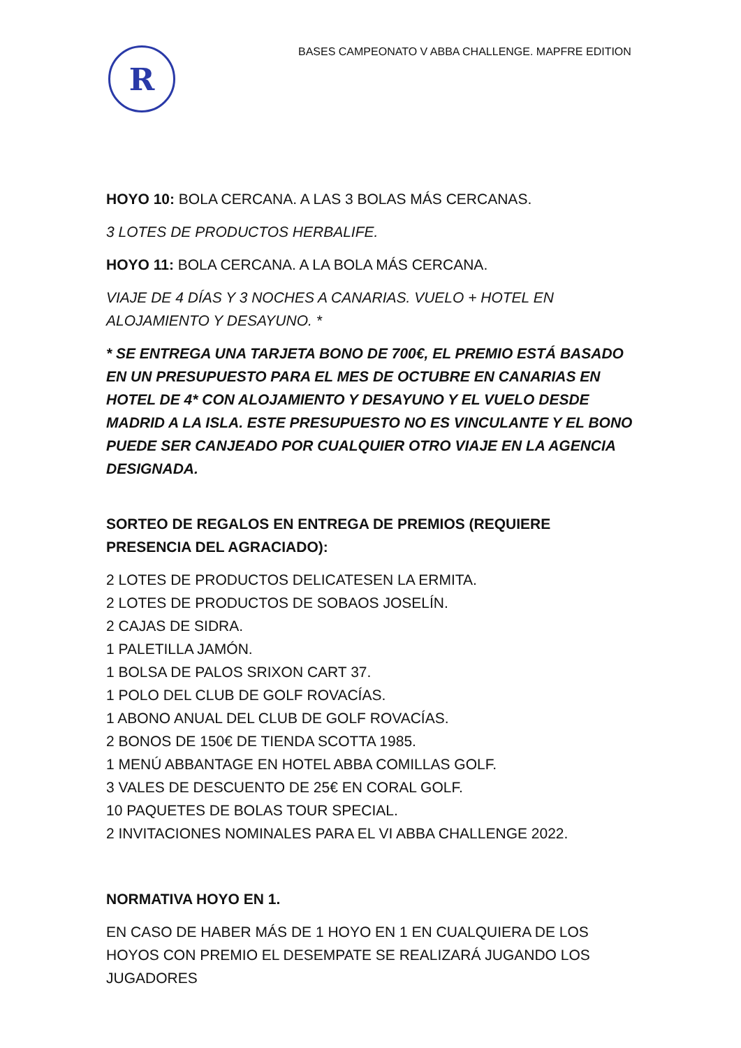R
BASES CAMPEONATO V ABBA CHALLENGE. MAPFRE EDITION
HOYO 10: BOLA CERCANA. A LAS 3 BOLAS MÁS CERCANAS.
3 LOTES DE PRODUCTOS HERBALIFE.
HOYO 11: BOLA CERCANA. A LA BOLA MÁS CERCANA.
VIAJE DE 4 DÍAS Y 3 NOCHES A CANARIAS. VUELO + HOTEL EN ALOJAMIENTO Y DESAYUNO. *
* SE ENTREGA UNA TARJETA BONO DE 700€, EL PREMIO ESTÁ BASADO EN UN PRESUPUESTO PARA EL MES DE OCTUBRE EN CANARIAS EN HOTEL DE 4* CON ALOJAMIENTO Y DESAYUNO Y EL VUELO DESDE MADRID A LA ISLA. ESTE PRESUPUESTO NO ES VINCULANTE Y EL BONO PUEDE SER CANJEADO POR CUALQUIER OTRO VIAJE EN LA AGENCIA DESIGNADA.
SORTEO DE REGALOS EN ENTREGA DE PREMIOS (REQUIERE PRESENCIA DEL AGRACIADO):
2 LOTES DE PRODUCTOS DELICATESEN LA ERMITA.
2 LOTES DE PRODUCTOS DE SOBAOS JOSELÍN.
2 CAJAS DE SIDRA.
1 PALETILLA JAMÓN.
1 BOLSA DE PALOS SRIXON CART 37.
1 POLO DEL CLUB DE GOLF ROVACÍAS.
1 ABONO ANUAL DEL CLUB DE GOLF ROVACÍAS.
2 BONOS DE 150€ DE TIENDA SCOTTA 1985.
1 MENÚ ABBANTAGE EN HOTEL ABBA COMILLAS GOLF.
3 VALES DE DESCUENTO DE 25€ EN CORAL GOLF.
10 PAQUETES DE BOLAS TOUR SPECIAL.
2 INVITACIONES NOMINALES PARA EL VI ABBA CHALLENGE 2022.
NORMATIVA HOYO EN 1.
EN CASO DE HABER MÁS DE 1 HOYO EN 1 EN CUALQUIERA DE LOS HOYOS CON PREMIO EL DESEMPATE SE REALIZARÁ JUGANDO LOS JUGADORES